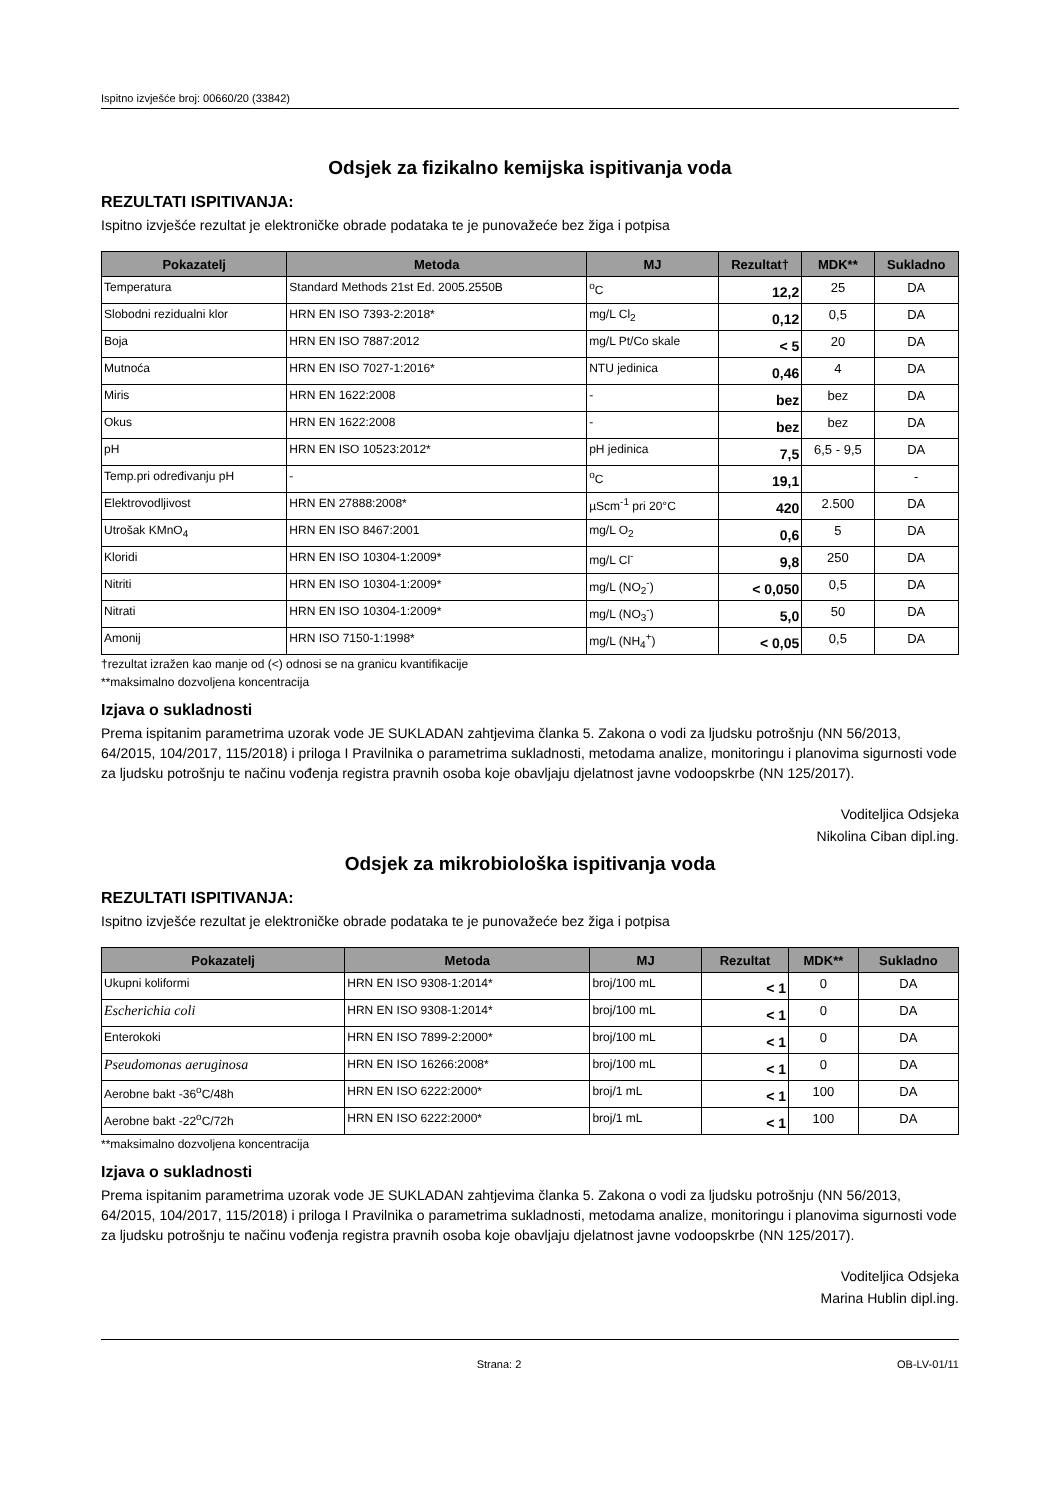Ispitno izvješće broj: 00660/20 (33842)
Odsjek za fizikalno kemijska ispitivanja voda
REZULTATI ISPITIVANJA:
Ispitno izvješće rezultat je elektroničke obrade podataka te je punovažeće bez žiga i potpisa
| Pokazatelj | Metoda | MJ | Rezultat† | MDK** | Sukladno |
| --- | --- | --- | --- | --- | --- |
| Temperatura | Standard Methods 21st Ed. 2005.2550B | <sup>o</sup> C | 12,2 | 25 | DA |
| Slobodni rezidualni klor | HRN EN ISO 7393-2:2018* | mg/L Cl<sub>2</sub> | 0,12 | 0,5 | DA |
| Boja | HRN EN ISO 7887:2012 | mg/L Pt/Co skale | < 5 | 20 | DA |
| Mutnoća | HRN EN ISO 7027-1:2016* | NTU jedinica | 0,46 | 4 | DA |
| Miris | HRN EN 1622:2008 | - | bez | bez | DA |
| Okus | HRN EN 1622:2008 | - | bez | bez | DA |
| pH | HRN EN ISO 10523:2012* | pH jedinica | 7,5 | 6,5 - 9,5 | DA |
| Temp.pri određivanju pH | - | <sup>o</sup> C | 19,1 | | - |
| Elektrovodljivost | HRN EN 27888:2008* | µScm<sup>-1</sup> pri 20°C | 420 | 2.500 | DA |
| Utrošak KMnO<sub>4</sub> | HRN EN ISO 8467:2001 | mg/L O<sub>2</sub> | 0,6 | 5 | DA |
| Kloridi | HRN EN ISO 10304-1:2009* | mg/L Cl<sup>-</sup> | 9,8 | 250 | DA |
| Nitriti | HRN EN ISO 10304-1:2009* | mg/L (NO<sub>2</sub><sup>-</sup>) | < 0,050 | 0,5 | DA |
| Nitrati | HRN EN ISO 10304-1:2009* | mg/L (NO<sub>3</sub><sup>-</sup>) | 5,0 | 50 | DA |
| Amonij | HRN ISO 7150-1:1998* | mg/L (NH<sub>4</sub><sup>+</sup>) | < 0,05 | 0,5 | DA |
†rezultat izražen kao manje od (<) odnosi se na granicu kvantifikacije
**maksimalno dozvoljena koncentracija
Izjava o sukladnosti
Prema ispitanim parametrima uzorak vode JE SUKLADAN zahtjevima članka 5. Zakona o vodi za ljudsku potrošnju (NN 56/2013, 64/2015, 104/2017, 115/2018) i priloga I Pravilnika o parametrima sukladnosti, metodama analize, monitoringu i planovima sigurnosti vode za ljudsku potrošnju te načinu vođenja registra pravnih osoba koje obavljaju djelatnost javne vodoopskrbe (NN 125/2017).
Voditeljica Odsjeka
Nikolina Ciban dipl.ing.
Odsjek za mikrobiološka ispitivanja voda
REZULTATI ISPITIVANJA:
Ispitno izvješće rezultat je elektroničke obrade podataka te je punovažeće bez žiga i potpisa
| Pokazatelj | Metoda | MJ | Rezultat | MDK** | Sukladno |
| --- | --- | --- | --- | --- | --- |
| Ukupni koliformi | HRN EN ISO 9308-1:2014* | broj/100 mL | < 1 | 0 | DA |
| Escherichia coli | HRN EN ISO 9308-1:2014* | broj/100 mL | < 1 | 0 | DA |
| Enterokoki | HRN EN ISO 7899-2:2000* | broj/100 mL | < 1 | 0 | DA |
| Pseudomonas aeruginosa | HRN EN ISO 16266:2008* | broj/100 mL | < 1 | 0 | DA |
| Aerobne bakt -36<sup>o</sup>C/48h | HRN EN ISO 6222:2000* | broj/1 mL | < 1 | 100 | DA |
| Aerobne bakt -22<sup>o</sup>C/72h | HRN EN ISO 6222:2000* | broj/1 mL | < 1 | 100 | DA |
**maksimalno dozvoljena koncentracija
Izjava o sukladnosti
Prema ispitanim parametrima uzorak vode JE SUKLADAN zahtjevima članka 5. Zakona o vodi za ljudsku potrošnju (NN 56/2013, 64/2015, 104/2017, 115/2018) i priloga I Pravilnika o parametrima sukladnosti, metodama analize, monitoringu i planovima sigurnosti vode za ljudsku potrošnju te načinu vođenja registra pravnih osoba koje obavljaju djelatnost javne vodoopskrbe (NN 125/2017).
Voditeljica Odsjeka
Marina Hublin dipl.ing.
Strana: 2 OB-LV-01/11